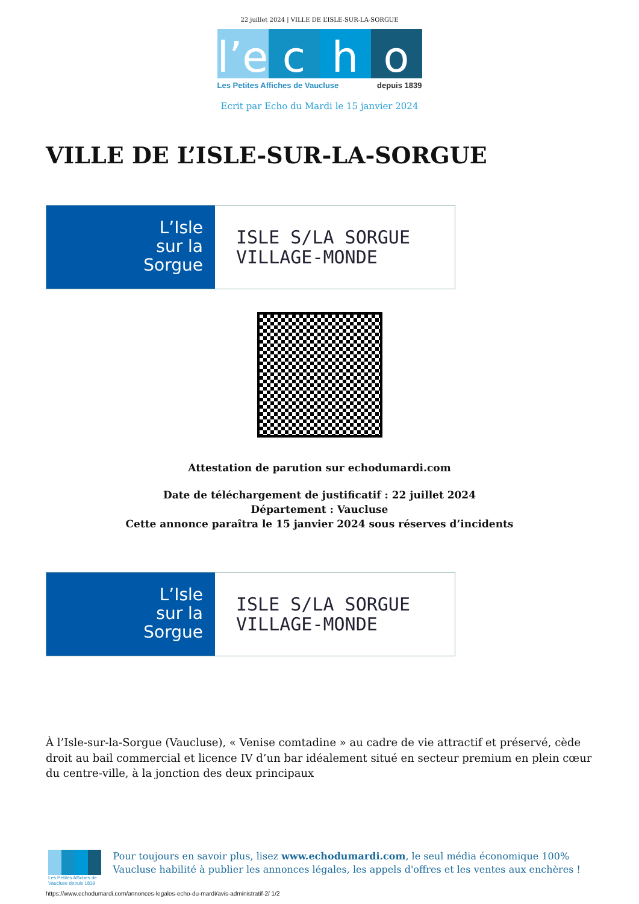22 juillet 2024 | VILLE DE L’ISLE-SUR-LA-SORGUE
l’e
c h o
Les Petites Affiches de Vaucluse depuis 1839
Ecrit par Echo du Mardi le 15 janvier 2024
VILLE DE L’ISLE-SUR-LA-SORGUE
L’Isle
sur la
Sorgue
ISLE S/LA SORGUE
VILLAGE-MONDE
Attestation de parution sur echodumardi.com
Date de téléchargement de justificatif : 22 juillet 2024
Département : Vaucluse
Cette annonce paraîtra le 15 janvier 2024 sous réserves d’incidents
L’Isle
sur la
Sorgue
ISLE S/LA SORGUE
VILLAGE-MONDE
À l’Isle-sur-la-Sorgue (Vaucluse), « Venise comtadine » au cadre de vie attractif et préservé, cède droit au bail commercial et licence IV d’un bar idéalement situé en secteur premium en plein cœur du centre-ville, à la jonction des deux principaux
Les Petites Affiches de Vaucluse depuis 1839
Pour toujours en savoir plus, lisez www.echodumardi.com, le seul média économique 100% Vaucluse habilité à publier les annonces légales, les appels d'offres et les ventes aux enchères !
https://www.echodumardi.com/annonces-legales-echo-du-mardi/avis-administratif-2/ 1/2